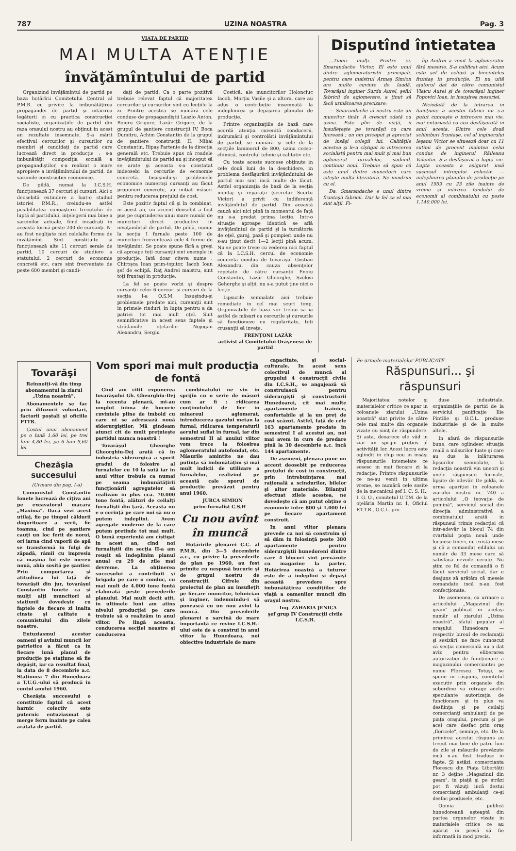787 UZINA NOASTRA Pag. 3
VIAŢA DE PARTID
MAI MULTA ATENŢIE
învăţămîntului de partid
Organizind invăţămîntul de partid pe baza hotărîrii Comitetului Central al P.M.R. cu privire la imbunătăţirea propagandei de partid şi intărirea legăturii ei cu practica construcţiei socialiste, organizaţiile de partid din raza orasului nostru au obţinut in acest an rezultate insemnate. S-a mărit efectivul cercurilor şi cursurilor cu membri şi candidaţi de partid care lucrează direct in producţie ; s-a imbunătăţit compoziţia socială a propagandiştilor, s-a realizat o mare apropiere a invăţămîntului de partid, de sarcinile construcţiei economice.
De pildă, numai la I.C.S.H. funcţionează 37 cercuri şi cursuri. Aici o deosebită extindere a luat-o studiul istoriei P.M.R., creindu-se astfel posibilitatea cunoaşterii trecutului de luptă al partidului, inţelegerii mai bine a sarcinilor actuale, fiind incadraţi in această formă peste 200 de cursanţi. N-au fost neglijate nici celelalte forme de invăţămînt. Sint constituite şi funcţionează alte 11 cercuri serale de partid, 10 cercuri de studiere a statutului, 2 cercuri de economie concretă etc. care sint frecventate de peste 600 membri şi candi-
daţi de partid. Ca o parte pozitivă trebuie relevat faptul că majoritatea cercurilor şi cursurilor sint cu lecţiile la zi. Printre acestea se numără cele conduse de propagandiştii Laszlo Anton, Boieru Grigore, Lazăr Grigore, de la grupul de şantiere construcţii IV, Boca Dumitru, Achim Constantin de la grupul de şantiere construcţii II, Mihai Constantin, Ripaş Partenie de la direcţia generală etc. Trebuie spus că roadele invăţămîntului de partid au şi inceput să se arate şi aceasta s-a constatat indeosebi la cercurile de economie concretă. Insuşindu-şi problemele economice numeroşi cursanţi au făcut propuneri concrete, au iniţiat măsuri pentru reducerea preţului de cost.
Este pozitiv faptul că şi în combinat, in acest an, un accent deosebit a fost pus pe cuprinderea unui mare număr de muncitori direct productivi in invăţămîntul de partid. De pildă, numai la secţia I furnale peste 100 de muncitori frecventează cele 4 forme de invăţămînt. Se poate spune fără a greşi că aproape toţi cursanţii sint exemple in producţie. Iată doar citeva nume : Chiroşca Ioan prim-topitor, Iacob Ioan şef de echipă, Raţ Andrei maistru, sint toţi fruntaşi in producţie.
La fel se poate vorbi şi despre cursanţii celor 6 cercuri şi cursuri de la secţia I-a O.S.M. Insuşindu-şi problemele predate aici, cursanţii sint in primele rinduri, in lupta pentru a da patriei tot mai mult oţel. Sint semnificative in acest sens faptele şi strădaniile oţelarilor Nojogan Alexandru, Sergiu
Costică, ale muncitorilor Holonciuc Iacob, Morţiu Vasile şi a altora, care au adus o contribuţie insemnată la indeplinirea şi depăşirea planului de producţie.
Printre organizaţiile de bază care acordă atenţia cuvenită conducerii, indrumării şi controlării invăţămîntului de partid, se numără şi cele de la secţiile laminorul de 800, uzina cocso-chimică, controlul tehnic şi calitativ etc.
Cu toate aceste succese obţinute in cele două luni de la deschidere, in problema desfăşurării invăţămîntului de partid mai sint incă multe de făcut. Astfel organizaţia de bază de la secţia montaj şi reparaţii (secretar Scurtu Victor) a privit cu indiferenţă invăţămîntul de partid. Din această cauză aici nici pină in momentul de faţă nu s-a predat prima lecţie. Intr-o situaţie aproape identică se află invăţămîntul de partid şi la turnătoria de oţel, garaj, pază şi pompieri unde nu s-au ţinut decit 1—2 lecţii pină acum. Nu se poate trece cu vederea nici faptul că la I.C.S.H. cercul de economie concretă condus de tovarăşul Gostian Alexandru, din cauza absenţelor repetate de către cursanţii Enoiu Constantin, Lazăr Gheorghe, Szölösi Gehorghe şi alţii, nu s-a putut ţine nici o lecţie.
Lipsurile semnalate aici trebuie remediate in cel mai scurt timp. Organizaţiile de bază vor trebui să ia astfel de măsuri ca cercurile şi cursurile să funcţioneze cu regularitate, toţi crusanţii să inveţe.
FRENŢONI LAZĂR
activist al Comitetului Orăşenesc de partid
Disputînd întietatea
...Tineri mulţi. Printre ei, Smarandache Victor. El este unul dintre aglomeratoriştii principali, pentru care maistrul Armaş Simion are multe cuvinte de laudă. Tovarăşul inginer Surdu Aurel, şeful fabricii de aglomerare, a ţinut să facă următoarea precizare:
— Smarandache al nostru este un muncitor tinăr. A crescut odată cu uzina. Este plin de viaţă, ii insufleţeşte pe tovarăşii cu care lucrează ; un om priceput şi apreciat de insăşi colegii lui. Calităţile acestea şi le-a cîştigat in intrecerea socialistă pentru mai mult şi mai bun aglomerat furnalelor, sudiind, continuu noul. Trebuie să spun că este unul dintre muncitorii care citeşte multă literatură. Ne mindrim cu el.
Da, Smarandache e unul dintre fruntaşii fabricii. Dar la fel ca el mai sint alţii. Fi-
lip Andrei a venit la aglomerator fără meserie. S-a calificat aici. Acum este şef de echipă şi bineinţeles fruntaş in producţie. El nu uită ajutorul dat de către comunistul Vlaicu Aurel şi de tovarăşul inginer Popovici Ioan, in insuşirea meseriei.
Niciodată de la intrarea in funcţiune a acestei fabrici nu s-a putut cunoaşte o intrecere mai vie, mai entuziastă ca cea desfăşurată in anul acesta. Dintre cele două schimburi fruntaşe, cel al inginerului Ieşanu Victor se situează doar cu 11 sutimi de procent inaintea celui condus de inginerul Răileanu Valentin. S-a desfăşurat o luptă vie. Lupta aceasta a asigurat insă succesul intregului colectiv — indeplinirea planului de producţie pe anul 1959 cu 23 zile inainte de vreme şi mărirea fondului de economii al combinatului cu peste 1.140.000 lei.
Tovarăşi
Reînnoiţi-vă din timp abonamentul la ziarul „Uzina noastră".
Abonamentele se fac prin difuzorii voluntari, factorii poştali şi oficiile PTTR.
Costul unui abonament pe o lună 1,60 lei, pe trei luni 4,80 lei, pe 6 luni 9,60 lei.
Chezăşia succesului
(Urmare din pag. I-a)
Comunistul Constantin Ionete lucrează de ciţiva ani pe excavatorul macara „Maxima". Dacă vezi acest utilaj, fie pe timpul căldurii dogoritoare a verii, fie toamna, cind pe şantiere cauţi un loc ferit de noroi, ori iarna cind vaporii de apă se transformă in fulgi de zăpadă, rămîi cu impresia că maşina lui este mereu nouă, abia sosită pe şantier. Prin comportarea şi atitudinea lui faţă de tovarăşii din jur, tovarăşul Constantin Ionete ca şi mulţi alţi muncitori ai staţiunii dovedeşte cu faptele de fiecare zi inalta cinste şi calitate a comunistului din zilele noastre.
Entuziasmul acestor oameni şi avintul muncii lor patriotice a făcut ca in fiecare lună planul de producţie pe staţiune să fie depăşit, iar ca rezultat final, la data de 8 decembrie a.c. Staţiunea 7 din Hunedoara a T.U.G.-ului să producă in contul anului 1960.
Chezăşia succesului o constituie faptul că acest harnic colectiv este puternic entuziasmat şi merge ferm inainte pe calea arătată de partid.
Vom spori mai mult producţia de fontă
Cind am citit expunerea tovarăşului Gh. Gheorghiu-Dej la recenta plenară, mi-au umplut inima de bucurie cuvintele pline de imbold cu care ni se adresează nouă siderurgiştilor. Mă gindeam atunci cit de mult preţuieşte partidul munca noastră !
Tovarăşul Gheorghe Gheorghiu-Dej arată că in industria siderurgică a sporit gradul de folosire al furnalelor cu 10 la sută iar in anul viitor trebuie ca numai pe seama imbunătăţirii funcţionării agregatelor să realizăm in plus cca. 70.000 tone fontă, alături de ceilalţi furnalişti din ţară. Aceasta nu e o cerinţă pe care noi să nu o putem indeplini. Avem agregate moderne de la care putem pretinde tot mai mult. O bună experienţă am cîştigat in acest an, cînd noi furnaliştii din secţia II-a am reuşit să indeplinim planul anual cu 29 de zile mai devreme. La obţinerea succesului a contribuit şi brigada pe care o conduc, cu mai mult de 4.000 tone fontă elaborată peste prevederile planului. Mai mult decit atit, in ultimele luni am atins nivelul producţiei pe care trebuie să o realizăm in anul viitor. Pe lingă aceasta, conducerea secţiei noastre şi conducerea
combinatului ne vin in sprijin cu o serie de măsuri cum ar fi : ridicarea conţinutului de fier in minereul aglomerat, introducerea gazului metan la furnal, ridicarea temperaturii aerului suflat in furnal, iar din semestrul II al anului viitor vom trece la folosirea aglomeratului autofondat, etc. Măsurile amintite ne dau putinţa să imbunătăţim şi mai mult indicii de utilizare a furnalelor, realizind pe această cale sporul de producţie prevăzut pentru anul 1960.
JURCA SIMION
prim-furnalist C.S.H
Cu nou avînt în muncă
Hotăririle plenarei C.C. al P.M.R. din 3—5 decembrie a.c., cu privire la prevederile de plan pe 1960, au fost primite cu nespusă bucurie şi de grupul nostru de construcţii. Cifrele din proiectul de plan au insufleţit pe fiecare muncitor, tehnician şi inginer, indemnindu-i să ponească cu un nou avint la muncă. Din prevederile plenarei o sarcină de mare importanţă ce revine I.C.S.H.-ului este de a construi in anul viitor la Hunedoara, noi obiective industriale de mare
capacitate, şi social-culturale. In acest sens colectivul de muncă al grupului 4 construcţii civile din I.C.S.H., se angajează să construiască pentru siderurgişti şi constructorii Hunedoarei, cit mai multe apartamente trainice, confortabile şi la un preţ de cost scăzut. Astfel, faţă de cele 163 apartamente predate in semestrul I al acestui an, noi mai avem in curs de predare pină la 30 decembrie a.c. incă 144 apartamente.
De asemeni, plenara pune un accent deosebit pe reducerea preţului de cost in construcţii, prin intrebuinţarea mai raţională a scindurilor, bilelor şi altor materiale. Bilanţul efectuat zilele acestea, ne dovedeşte că am putut obţine o economie intre 800 şi 1.000 lei pe fiecare apartament construit.
In anul viitor plenara prevede ca noi să construim şi să dăm in folosinţă peste 380 apartamente pentru siderurgiştii hunedoreni dintre care 4 blocuri sint prevăzute cu magazine la parter. Hotărirea noastră a tuturor este de a indeplini şi depăşi această prevedere spre imbunătăţirea condiţiilor de viaţă a oamenilor muncii din oraşul nostru.
Ing. ZAHARIA JENICA
şef grup IV Construcţii civile I.C.S.H.
Pe urmele materialelor PUBLICATE
Răspunsuri... şi răspunsuri
Majoritatea notelor şi materialelor critice ce apar in coloanele ziarului „Uzina noastră" sint privite de către cele mai multe din organele vizate cu simţ de răspundere. Şi asta, deoarece ele văd in ziar un sprijin preţios al activităţii lor. Acest lucru este oglindit in chip nou in insăşi răspunsurile intemeiate ce sosesc in mai fiecare zi la redacţie. Printre răspunsurile ce ne-au venit in ultima vreme, se numără cele sosite de la mecanicul şef I. C. S. H., I. G. O., comitetul U.T.M. de la oţelăria Martin nr. 1, Oficiul P.T.T.R., O.C.L. pro-
duse industriale, organizaţiile de partid de la serviciul panificaţie Ilie Pintilie şi O.C.L. produse industriale şi de la multe altele.
In afară de răspunsurile bune, care oglindesc situaţia reală a măsurilor luate şi care au dus la inlăturarea lipsurilor semnolate, la redacţia noastră vin uneori şi unele răspunsuri formale, lipsite de adevăr. De pildă, in urma apariţiei in coloanele ziarului nostru nr. 740 a articolului „O inovaţie de pomină", serviciul social din direcţia administrativă a combinatului arată in răspunsul trimis redacţiei că intr-adevăr la blocul 74 din cvartalul poşta nouă unde locuiesc tineri, nu există mese şi că a comandat edilului un număr de 33 mese care să satisfacă nevoile cerute. Nu ştim ce fel de comandă o fi făcut serviciul social, dar e deajuns să arătăm că mesele comandate incă n-au fost confecţionate.
De asemenea, ca urmare a articolului „Magazinul din geam" publicat in acelaşi număr al ziarului „Uzina noastră", sfatul popular al oraşului Hunedoara — respectiv biroul de reclamaţii şi sesizări, ne face cunoscut că secţia comercială nu a dat aviz pentru eliberarea autorizaţiei de funcţionare a magazinului comerciantei pe nume Florescu. Totuşi, se spune in răspuns, comitetul executiv prin organele din subordine va retrage acelei speculante autorizaţia de funcţionare şi in plus va desfiinţa şi pe ceilalţi comercianţi ambulanţi de pe piaţa oraşului, precum şi pe acei care desfac prin oraş „floricele", seminţe, etc. De la primirea acestui răspuns au trecut mai bine de patru luni de zile şi măsurile prevăzute incă n-au fost traduse in fapte. Şi astăzi, comerciantа Florescu din Piaţa Libertăţii nr. 3 deţine „Magazinul din geam", in piaţă şi pe străzi pot fi văzuţi incă destui comercianţi ambulanţi ce-şi desfac produsele, etc.
Opinia publică hunedoreană aşteaptă din partea organelor vizate in materialele critice ce au apărut in presă să fie informată in mod precis,